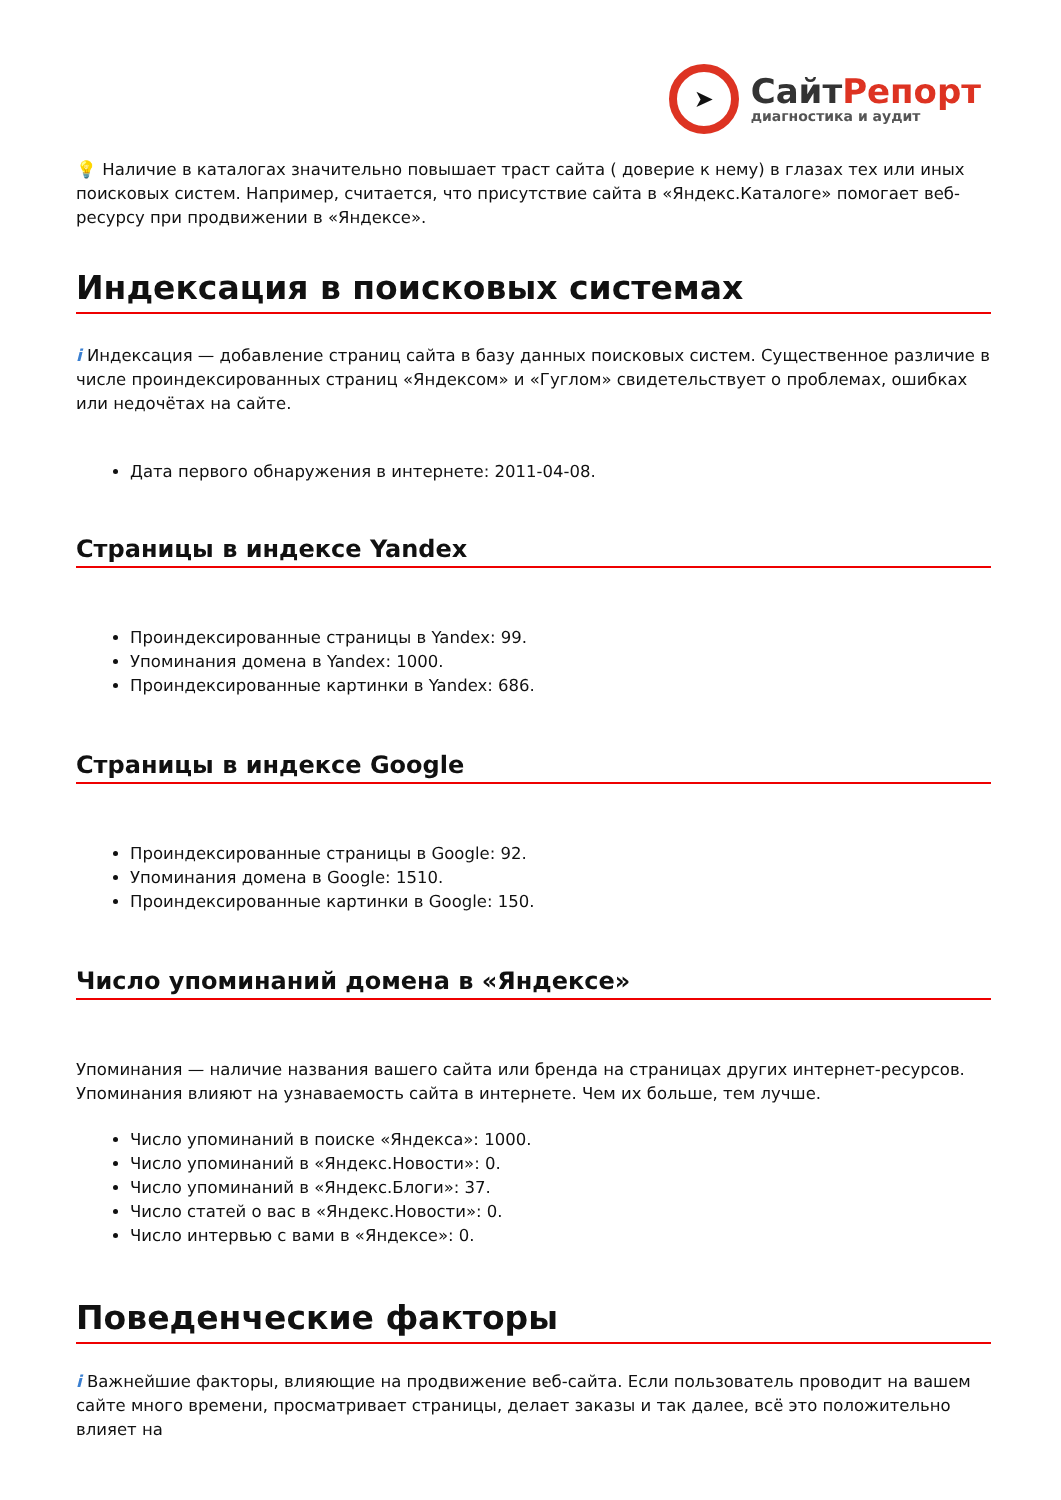➤
СайтРепорт
диагностика и аудит
💡 Наличие в каталогах значительно повышает траст сайта ( доверие к нему) в глазах тех или иных поисковых систем. Например, считается, что присутствие сайта в «Яндекс.Каталоге» помогает веб-ресурсу при продвижении в «Яндексе».
Индексация в поисковых системах
i Индексация — добавление страниц сайта в базу данных поисковых систем. Существенное различие в числе проиндексированных страниц «Яндексом» и «Гуглом» свидетельствует о проблемах, ошибках или недочётах на сайте.
Дата первого обнаружения в интернете: 2011-04-08.
Страницы в индексе Yandex
Проиндексированные страницы в Yandex: 99.
Упоминания домена в Yandex: 1000.
Проиндексированные картинки в Yandex: 686.
Страницы в индексе Google
Проиндексированные страницы в Google: 92.
Упоминания домена в Google: 1510.
Проиндексированные картинки в Google: 150.
Число упоминаний домена в «Яндексе»
Упоминания — наличие названия вашего сайта или бренда на страницах других интернет-ресурсов. Упоминания влияют на узнаваемость сайта в интернете. Чем их больше, тем лучше.
Число упоминаний в поиске «Яндекса»: 1000.
Число упоминаний в «Яндекс.Новости»: 0.
Число упоминаний в «Яндекс.Блоги»: 37.
Число статей о вас в «Яндекс.Новости»: 0.
Число интервью с вами в «Яндексе»: 0.
Поведенческие факторы
i Важнейшие факторы, влияющие на продвижение веб-сайта. Если пользователь проводит на вашем сайте много времени, просматривает страницы, делает заказы и так далее, всё это положительно влияет на